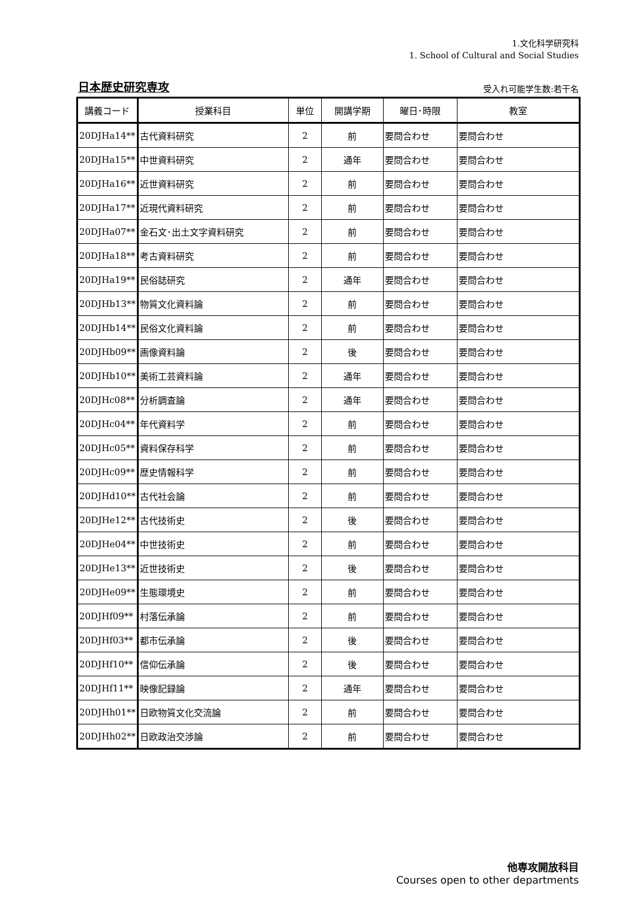1.文化科学研究科
1. School of Cultural and Social Studies
日本歴史研究専攻 受入れ可能学生数:若干名
| 講義コード | 授業科目 | 単位 | 開講学期 | 曜日･時限 | 教室 |
| --- | --- | --- | --- | --- | --- |
| 20DJHa14** | 古代資料研究 | 2 | 前 | 要問合わせ | 要問合わせ |
| 20DJHa15** | 中世資料研究 | 2 | 通年 | 要問合わせ | 要問合わせ |
| 20DJHa16** | 近世資料研究 | 2 | 前 | 要問合わせ | 要問合わせ |
| 20DJHa17** | 近現代資料研究 | 2 | 前 | 要問合わせ | 要問合わせ |
| 20DJHa07** | 金石文･出土文字資料研究 | 2 | 前 | 要問合わせ | 要問合わせ |
| 20DJHa18** | 考古資料研究 | 2 | 前 | 要問合わせ | 要問合わせ |
| 20DJHa19** | 民俗誌研究 | 2 | 通年 | 要問合わせ | 要問合わせ |
| 20DJHb13** | 物質文化資料論 | 2 | 前 | 要問合わせ | 要問合わせ |
| 20DJHb14** | 民俗文化資料論 | 2 | 前 | 要問合わせ | 要問合わせ |
| 20DJHb09** | 画像資料論 | 2 | 後 | 要問合わせ | 要問合わせ |
| 20DJHb10** | 美術工芸資料論 | 2 | 通年 | 要問合わせ | 要問合わせ |
| 20DJHc08** | 分析調査論 | 2 | 通年 | 要問合わせ | 要問合わせ |
| 20DJHc04** | 年代資料学 | 2 | 前 | 要問合わせ | 要問合わせ |
| 20DJHc05** | 資料保存科学 | 2 | 前 | 要問合わせ | 要問合わせ |
| 20DJHc09** | 歴史情報科学 | 2 | 前 | 要問合わせ | 要問合わせ |
| 20DJHd10** | 古代社会論 | 2 | 前 | 要問合わせ | 要問合わせ |
| 20DJHe12** | 古代技術史 | 2 | 後 | 要問合わせ | 要問合わせ |
| 20DJHe04** | 中世技術史 | 2 | 前 | 要問合わせ | 要問合わせ |
| 20DJHe13** | 近世技術史 | 2 | 後 | 要問合わせ | 要問合わせ |
| 20DJHe09** | 生態環境史 | 2 | 前 | 要問合わせ | 要問合わせ |
| 20DJHf09** | 村落伝承論 | 2 | 前 | 要問合わせ | 要問合わせ |
| 20DJHf03** | 都市伝承論 | 2 | 後 | 要問合わせ | 要問合わせ |
| 20DJHf10** | 信仰伝承論 | 2 | 後 | 要問合わせ | 要問合わせ |
| 20DJHf11** | 映像記録論 | 2 | 通年 | 要問合わせ | 要問合わせ |
| 20DJHh01** | 日欧物質文化交流論 | 2 | 前 | 要問合わせ | 要問合わせ |
| 20DJHh02** | 日欧政治交渉論 | 2 | 前 | 要問合わせ | 要問合わせ |
他専攻開放科目
Courses open to other departments